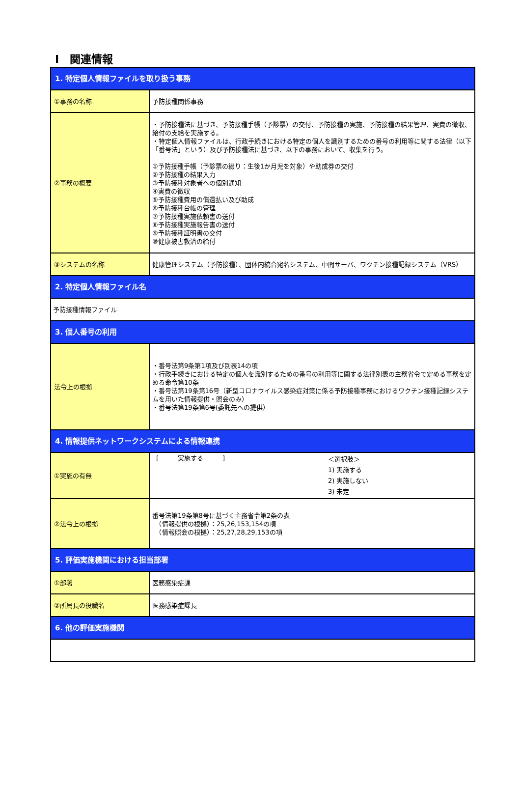Ⅰ　関連情報
| 1. 特定個人情報ファイルを取り扱う事務 | |
| ①事務の名称 | 予防接種関係事務 |
| ②事務の概要 | ・予防接種法に基づき、予防接種手帳（予診票）の交付、予防接種の実施、予防接種の結果管理、実費の徴収、給付の支給を実施する。 ・特定個人情報ファイルは、行政手続きにおける特定の個人を識別するための番号の利用等に関する法律（以下「番号法」という）及び予防接種法に基づき、以下の事務において、収集を行う。 ①予防接種手帳（予診票の綴り：生後1か月児を対象）や助成券の交付 ②予防接種の結果入力 ③予防接種対象者への個別通知 ④実費の徴収 ⑤予防接種費用の償還払い及び助成 ⑥予防接種台帳の管理 ⑦予防接種実施依頼書の送付 ⑧予防接種実施報告書の送付 ⑨予防接種証明書の交付 ⑩健康被害救済の給付 |
| ③システムの名称 | 健康管理システム（予防接種）、団体内統合宛名システム、中間サーバ、ワクチン接種記録システム（VRS） |
| 2. 特定個人情報ファイル名 | |
| 予防接種情報ファイル | |
| 3. 個人番号の利用 | |
| 法令上の根拠 | ・番号法第9条第1項及び別表14の項 ・行政手続きにおける特定の個人を識別するための番号の利用等に関する法律別表の主務省令で定める事務を定める命令第10条 ・番号法第19条第16号（新型コロナウイルス感染症対策に係る予防接種事務におけるワクチン接種記録システムを用いた情報提供・照会のみ） ・番号法第19条第6号(委託先への提供） |
| 4. 情報提供ネットワークシステムによる情報連携 | |
| ①実施の有無 | [ 実施する ] ＜選択肢＞ 1) 実施する 2) 実施しない 3) 未定 |
| ②法令上の根拠 | 番号法第19条第8号に基づく主務省令第2条の表 （情報提供の根拠）：25,26,153,154の項 （情報照会の根拠）：25,27,28,29,153の項 |
| 5. 評価実施機関における担当部署 | |
| ①部署 | 医務感染症課 |
| ②所属長の役職名 | 医務感染症課長 |
| 6. 他の評価実施機関 | |